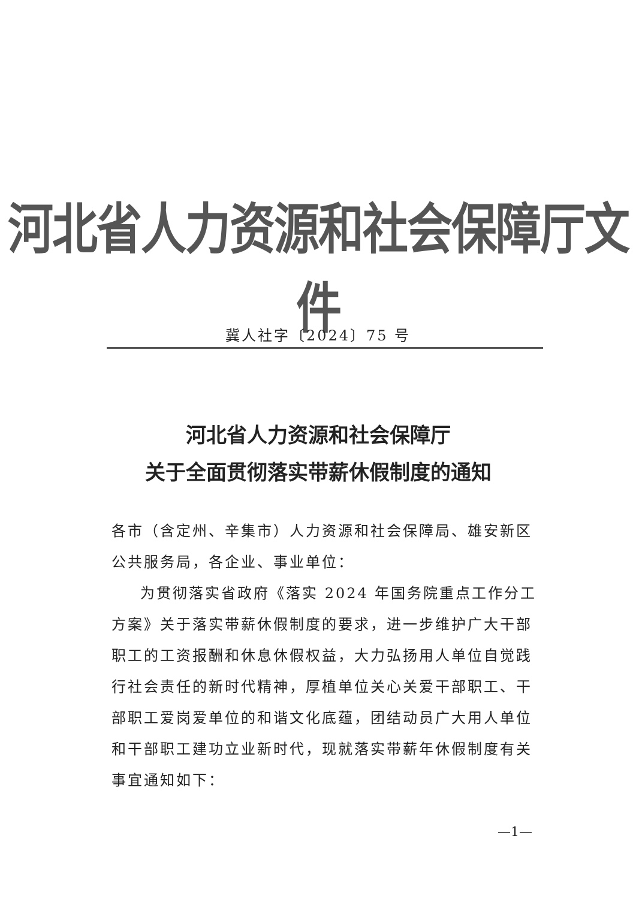河北省人力资源和社会保障厅文件
冀人社字〔2024〕75 号
河北省人力资源和社会保障厅
关于全面贯彻落实带薪休假制度的通知
各市（含定州、辛集市）人力资源和社会保障局、雄安新区公共服务局，各企业、事业单位：
为贯彻落实省政府《落实 2024 年国务院重点工作分工方案》关于落实带薪休假制度的要求，进一步维护广大干部职工的工资报酬和休息休假权益，大力弘扬用人单位自觉践行社会责任的新时代精神，厚植单位关心关爱干部职工、干部职工爱岗爱单位的和谐文化底蕴，团结动员广大用人单位和干部职工建功立业新时代，现就落实带薪年休假制度有关事宜通知如下：
—1—